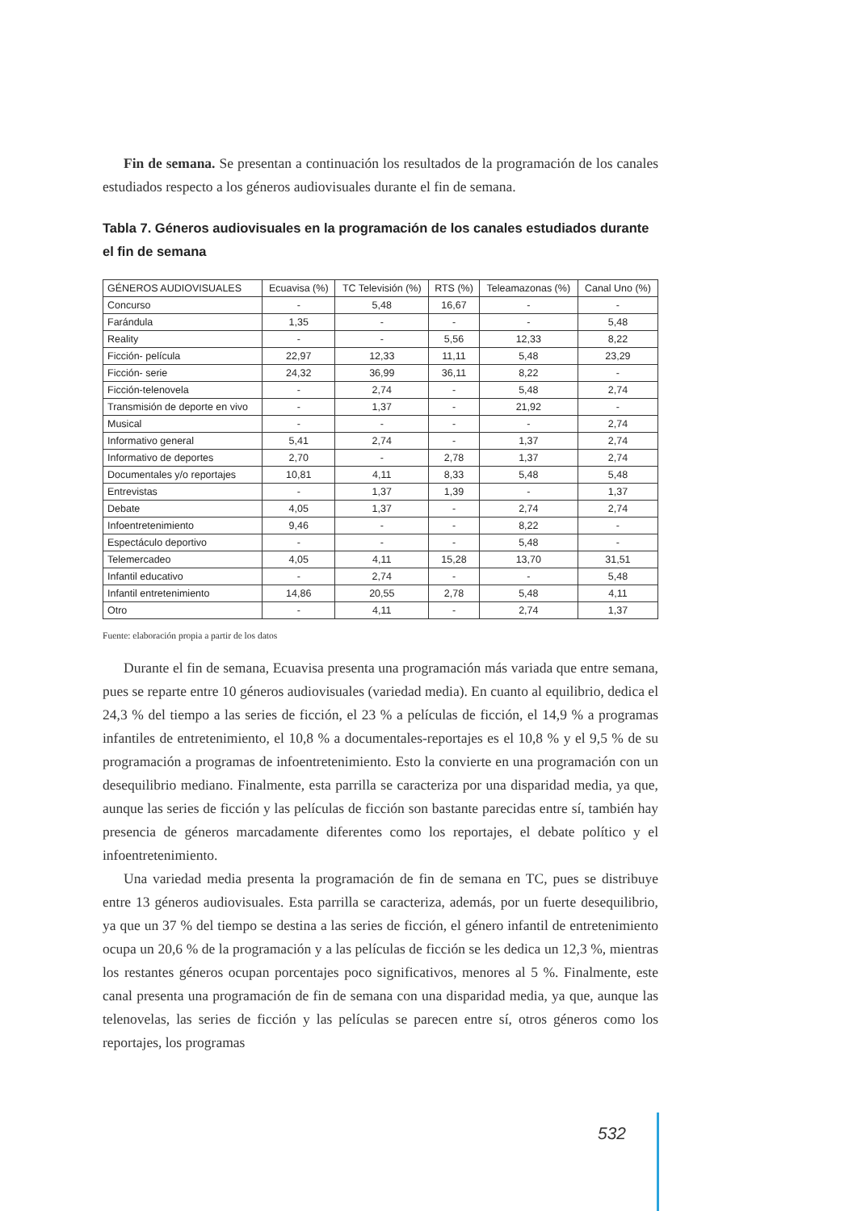Fin de semana. Se presentan a continuación los resultados de la programación de los canales estudiados respecto a los géneros audiovisuales durante el fin de semana.
Tabla 7. Géneros audiovisuales en la programación de los canales estudiados durante el fin de semana
| GÉNEROS AUDIOVISUALES | Ecuavisa (%) | TC Televisión (%) | RTS (%) | Teleamazonas (%) | Canal Uno (%) |
| --- | --- | --- | --- | --- | --- |
| Concurso | - | 5,48 | 16,67 | - | - |
| Farándula | 1,35 | - | - | - | 5,48 |
| Reality | - | - | 5,56 | 12,33 | 8,22 |
| Ficción- película | 22,97 | 12,33 | 11,11 | 5,48 | 23,29 |
| Ficción- serie | 24,32 | 36,99 | 36,11 | 8,22 | - |
| Ficción-telenovela | - | 2,74 | - | 5,48 | 2,74 |
| Transmisión de deporte en vivo | - | 1,37 | - | 21,92 | - |
| Musical | - | - | - | - | 2,74 |
| Informativo general | 5,41 | 2,74 | - | 1,37 | 2,74 |
| Informativo de deportes | 2,70 | - | 2,78 | 1,37 | 2,74 |
| Documentales y/o reportajes | 10,81 | 4,11 | 8,33 | 5,48 | 5,48 |
| Entrevistas | - | 1,37 | 1,39 | - | 1,37 |
| Debate | 4,05 | 1,37 | - | 2,74 | 2,74 |
| Infoentretenimiento | 9,46 | - | - | 8,22 | - |
| Espectáculo deportivo | - | - | - | 5,48 | - |
| Telemercadeo | 4,05 | 4,11 | 15,28 | 13,70 | 31,51 |
| Infantil educativo | - | 2,74 | - | - | 5,48 |
| Infantil entretenimiento | 14,86 | 20,55 | 2,78 | 5,48 | 4,11 |
| Otro | - | 4,11 | - | 2,74 | 1,37 |
Fuente: elaboración propia a partir de los datos
Durante el fin de semana, Ecuavisa presenta una programación más variada que entre semana, pues se reparte entre 10 géneros audiovisuales (variedad media). En cuanto al equilibrio, dedica el 24,3 % del tiempo a las series de ficción, el 23 % a películas de ficción, el 14,9 % a programas infantiles de entretenimiento, el 10,8 % a documentales-reportajes es el 10,8 % y el 9,5 % de su programación a programas de infoentretenimiento. Esto la convierte en una programación con un desequilibrio mediano. Finalmente, esta parrilla se caracteriza por una disparidad media, ya que, aunque las series de ficción y las películas de ficción son bastante parecidas entre sí, también hay presencia de géneros marcadamente diferentes como los reportajes, el debate político y el infoentretenimiento.
Una variedad media presenta la programación de fin de semana en TC, pues se distribuye entre 13 géneros audiovisuales. Esta parrilla se caracteriza, además, por un fuerte desequilibrio, ya que un 37 % del tiempo se destina a las series de ficción, el género infantil de entretenimiento ocupa un 20,6 % de la programación y a las películas de ficción se les dedica un 12,3 %, mientras los restantes géneros ocupan porcentajes poco significativos, menores al 5 %. Finalmente, este canal presenta una programación de fin de semana con una disparidad media, ya que, aunque las telenovelas, las series de ficción y las películas se parecen entre sí, otros géneros como los reportajes, los programas
532